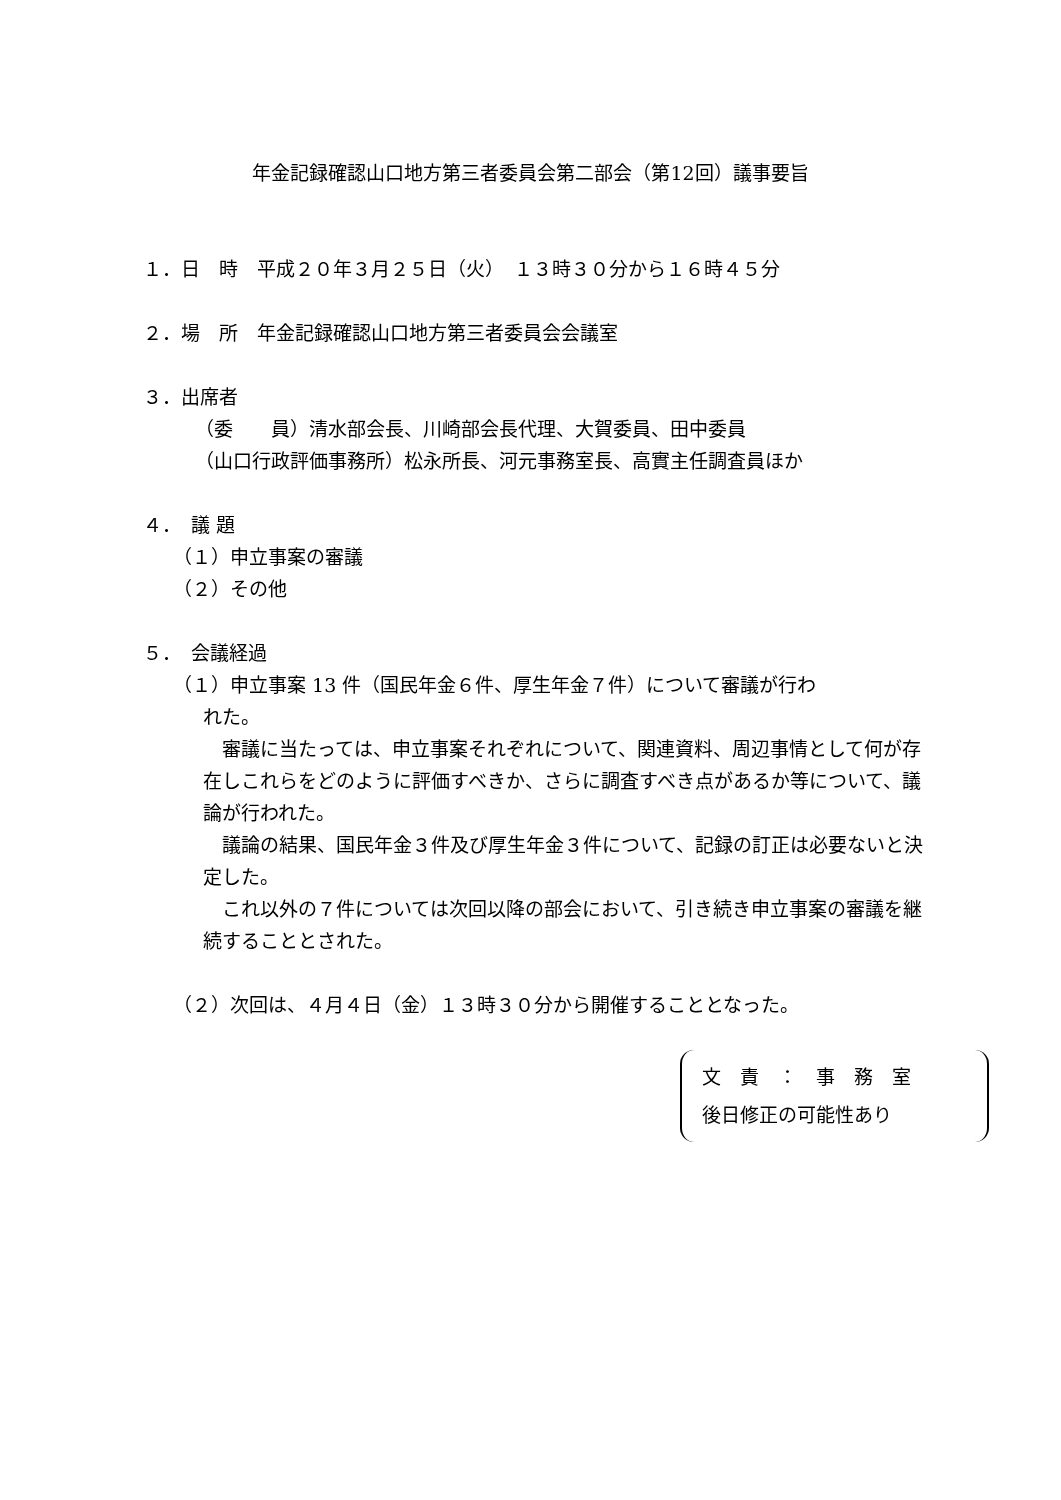年金記録確認山口地方第三者委員会第二部会（第12回）議事要旨
１．日　時　平成２０年３月２５日（火）　１３時３０分から１６時４５分
２．場　所　年金記録確認山口地方第三者委員会会議室
３．出席者
（委　　員）清水部会長、川崎部会長代理、大賀委員、田中委員
（山口行政評価事務所）松永所長、河元事務室長、高實主任調査員ほか
４．　議 題
（１）申立事案の審議
（２）その他
５．　会議経過
（１）申立事案 13 件（国民年金６件、厚生年金７件）について審議が行わ
れた。
　審議に当たっては、申立事案それぞれについて、関連資料、周辺事情として何が存在しこれらをどのように評価すべきか、さらに調査すべき点があるか等について、議論が行われた。
　議論の結果、国民年金３件及び厚生年金３件について、記録の訂正は必要ないと決定した。
　これ以外の７件については次回以降の部会において、引き続き申立事案の審議を継続することとされた。
（２）次回は、４月４日（金）１３時３０分から開催することとなった。
文　責　：　事　務　室
後日修正の可能性あり